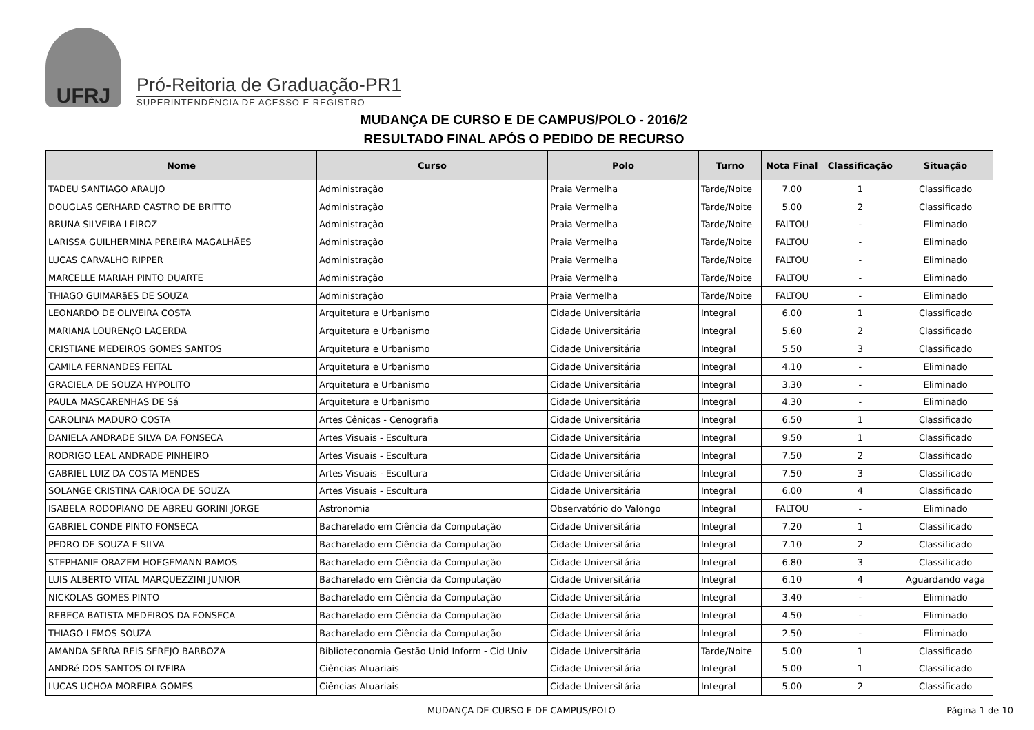UFRJ
Pró-Reitoria de Graduação-PR1
SUPERINTENDÊNCIA DE ACESSO E REGISTRO
MUDANÇA DE CURSO E DE CAMPUS/POLO - 2016/2
RESULTADO FINAL APÓS O PEDIDO DE RECURSO
| Nome | Curso | Polo | Turno | Nota Final | Classificação | Situação |
| --- | --- | --- | --- | --- | --- | --- |
| TADEU SANTIAGO ARAUJO | Administração | Praia Vermelha | Tarde/Noite | 7.00 | 1 | Classificado |
| DOUGLAS GERHARD CASTRO DE BRITTO | Administração | Praia Vermelha | Tarde/Noite | 5.00 | 2 | Classificado |
| BRUNA SILVEIRA LEIROZ | Administração | Praia Vermelha | Tarde/Noite | FALTOU | - | Eliminado |
| LARISSA GUILHERMINA PEREIRA MAGALHÃES | Administração | Praia Vermelha | Tarde/Noite | FALTOU | - | Eliminado |
| LUCAS CARVALHO RIPPER | Administração | Praia Vermelha | Tarde/Noite | FALTOU | - | Eliminado |
| MARCELLE MARIAH PINTO DUARTE | Administração | Praia Vermelha | Tarde/Noite | FALTOU | - | Eliminado |
| THIAGO GUIMARãES DE SOUZA | Administração | Praia Vermelha | Tarde/Noite | FALTOU | - | Eliminado |
| LEONARDO DE OLIVEIRA COSTA | Arquitetura e Urbanismo | Cidade Universitária | Integral | 6.00 | 1 | Classificado |
| MARIANA LOURENçO LACERDA | Arquitetura e Urbanismo | Cidade Universitária | Integral | 5.60 | 2 | Classificado |
| CRISTIANE MEDEIROS GOMES SANTOS | Arquitetura e Urbanismo | Cidade Universitária | Integral | 5.50 | 3 | Classificado |
| CAMILA FERNANDES FEITAL | Arquitetura e Urbanismo | Cidade Universitária | Integral | 4.10 | - | Eliminado |
| GRACIELA DE SOUZA HYPOLITO | Arquitetura e Urbanismo | Cidade Universitária | Integral | 3.30 | - | Eliminado |
| PAULA MASCARENHAS DE Sá | Arquitetura e Urbanismo | Cidade Universitária | Integral | 4.30 | - | Eliminado |
| CAROLINA MADURO COSTA | Artes Cênicas - Cenografia | Cidade Universitária | Integral | 6.50 | 1 | Classificado |
| DANIELA ANDRADE SILVA DA FONSECA | Artes Visuais - Escultura | Cidade Universitária | Integral | 9.50 | 1 | Classificado |
| RODRIGO LEAL ANDRADE PINHEIRO | Artes Visuais - Escultura | Cidade Universitária | Integral | 7.50 | 2 | Classificado |
| GABRIEL LUIZ DA COSTA MENDES | Artes Visuais - Escultura | Cidade Universitária | Integral | 7.50 | 3 | Classificado |
| SOLANGE CRISTINA CARIOCA DE SOUZA | Artes Visuais - Escultura | Cidade Universitária | Integral | 6.00 | 4 | Classificado |
| ISABELA RODOPIANO DE ABREU GORINI JORGE | Astronomia | Observatório do Valongo | Integral | FALTOU | - | Eliminado |
| GABRIEL CONDE PINTO FONSECA | Bacharelado em Ciência da Computação | Cidade Universitária | Integral | 7.20 | 1 | Classificado |
| PEDRO DE SOUZA E SILVA | Bacharelado em Ciência da Computação | Cidade Universitária | Integral | 7.10 | 2 | Classificado |
| STEPHANIE ORAZEM HOEGEMANN RAMOS | Bacharelado em Ciência da Computação | Cidade Universitária | Integral | 6.80 | 3 | Classificado |
| LUIS ALBERTO VITAL MARQUEZZINI JUNIOR | Bacharelado em Ciência da Computação | Cidade Universitária | Integral | 6.10 | 4 | Aguardando vaga |
| NICKOLAS GOMES PINTO | Bacharelado em Ciência da Computação | Cidade Universitária | Integral | 3.40 | - | Eliminado |
| REBECA BATISTA MEDEIROS DA FONSECA | Bacharelado em Ciência da Computação | Cidade Universitária | Integral | 4.50 | - | Eliminado |
| THIAGO LEMOS SOUZA | Bacharelado em Ciência da Computação | Cidade Universitária | Integral | 2.50 | - | Eliminado |
| AMANDA SERRA REIS SEREJO BARBOZA | Biblioteconomia Gestão Unid Inform - Cid Univ | Cidade Universitária | Tarde/Noite | 5.00 | 1 | Classificado |
| ANDRé DOS SANTOS OLIVEIRA | Ciências Atuariais | Cidade Universitária | Integral | 5.00 | 1 | Classificado |
| LUCAS UCHOA MOREIRA GOMES | Ciências Atuariais | Cidade Universitária | Integral | 5.00 | 2 | Classificado |
MUDANÇA DE CURSO E DE CAMPUS/POLO Página 1 de 10